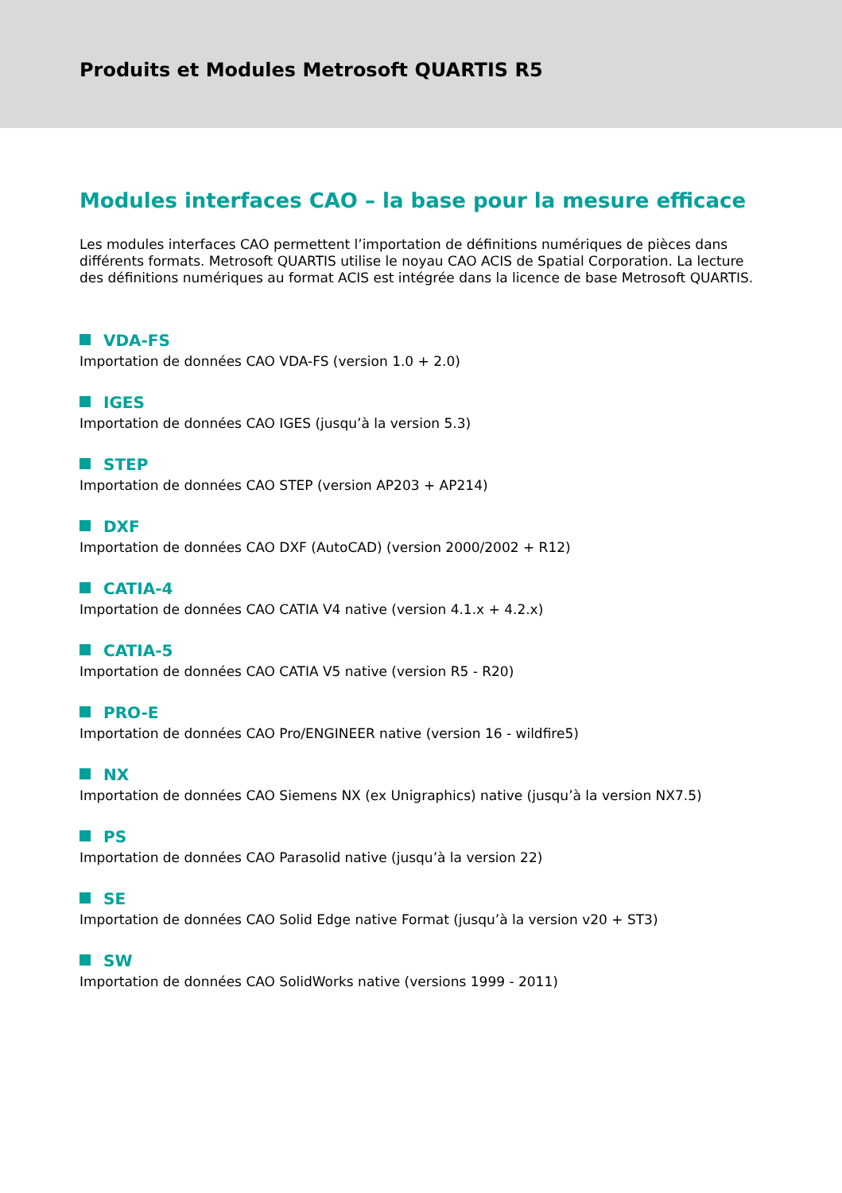Produits et Modules Metrosoft QUARTIS R5
Modules interfaces CAO – la base pour la mesure efficace
Les modules interfaces CAO permettent l’importation de définitions numériques de pièces dans différents formats. Metrosoft QUARTIS utilise le noyau CAO ACIS de Spatial Corporation. La lecture des définitions numériques au format ACIS est intégrée dans la licence de base Metrosoft QUARTIS.
VDA-FS
Importation de données CAO VDA-FS (version 1.0 + 2.0)
IGES
Importation de données CAO IGES (jusqu’à la version 5.3)
STEP
Importation de données CAO STEP (version AP203 + AP214)
DXF
Importation de données CAO DXF (AutoCAD) (version 2000/2002 + R12)
CATIA-4
Importation de données CAO CATIA V4 native (version 4.1.x + 4.2.x)
CATIA-5
Importation de données CAO CATIA V5 native (version R5 - R20)
PRO-E
Importation de données CAO Pro/ENGINEER native (version 16 - wildfire5)
NX
Importation de données CAO Siemens NX (ex Unigraphics) native (jusqu’à la version NX7.5)
PS
Importation de données CAO Parasolid native (jusqu’à la version 22)
SE
Importation de données CAO Solid Edge native Format (jusqu’à la version v20 + ST3)
SW
Importation de données CAO SolidWorks native (versions 1999 - 2011)